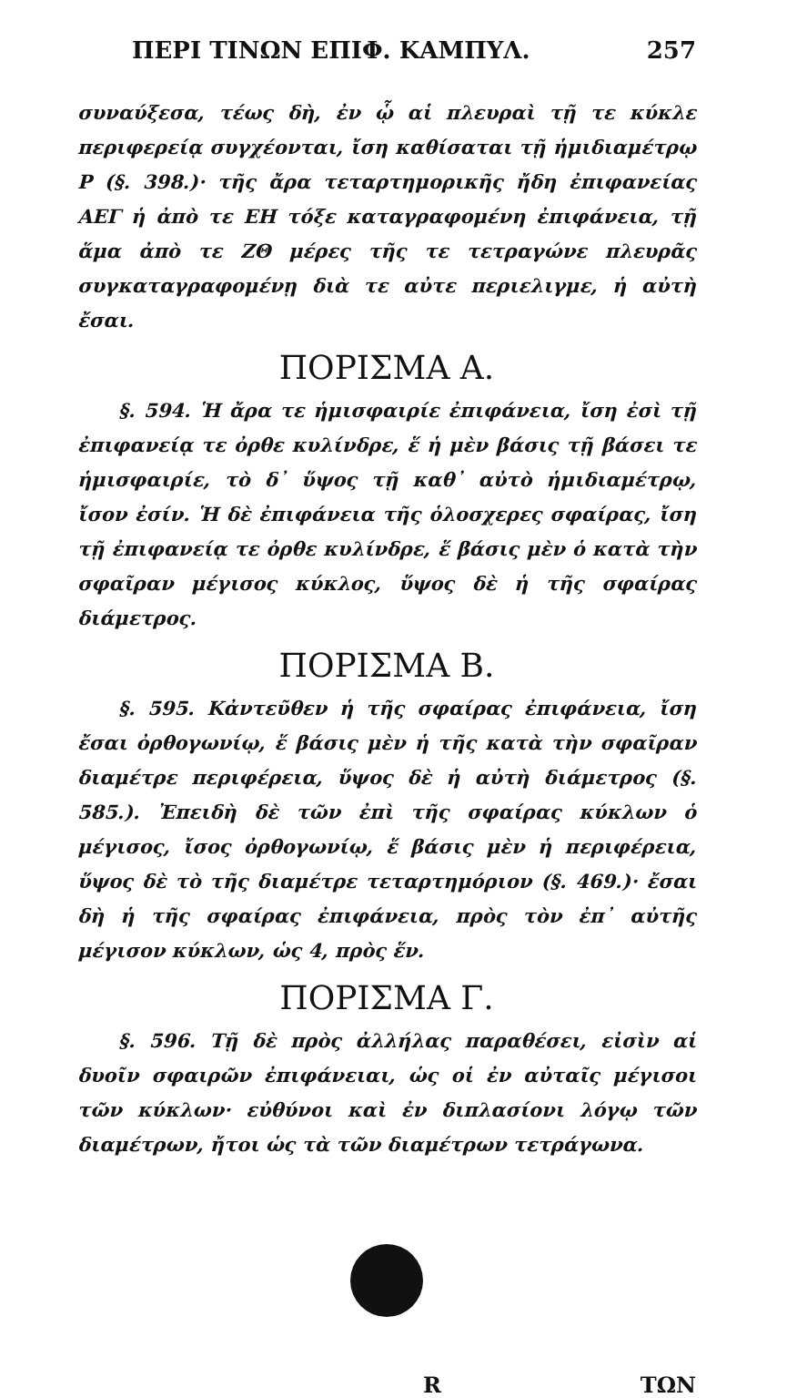ΠΕΡΙ ΤΙΝΩΝ ΕΠΙΦ. ΚΑΜΠΥΛ. 257
συναύξεσα, τέως δὴ, ἐν ᾧ αἱ πλευραὶ τῇ τε κύκλε περιφερείᾳ συγχέονται, ἴση καθίσαται τῇ ἡμιδιαμέτρῳ Ρ (§. 398.)· τῆς ἄρα τεταρτημορικῆς ἤδη ἐπιφανείας ΑΕΓ ἡ ἀπὸ τε ΕΗ τόξε καταγραφομένη ἐπιφάνεια, τῇ ἅμα ἀπὸ τε ΖΘ μέρες τῆς τε τετραγώνε πλευρᾶς συγκαταγραφομένῃ διὰ τε αὐτε περιελιγμε, ἡ αὐτὴ ἔσαι.
ΠΟΡΙΣΜΑ Α.
§. 594. Ἡ ἄρα τε ἡμισφαιρίε ἐπιφάνεια, ἴση ἐσὶ τῇ ἐπιφανείᾳ τε ὀρθε κυλίνδρε, ἕ ἡ μὲν βάσις τῇ βάσει τε ἡμισφαιρίε, τὸ δ᾽ ὕψος τῇ καθ᾽ αὐτὸ ἡμιδιαμέτρῳ, ἴσον ἐσίν. Ἡ δὲ ἐπιφάνεια τῆς ὁλοσχερες σφαίρας, ἴση τῇ ἐπιφανείᾳ τε ὀρθε κυλίνδρε, ἕ βάσις μὲν ὁ κατὰ τὴν σφαῖραν μέγισος κύκλος, ὕψος δὲ ἡ τῆς σφαίρας διάμετρος.
ΠΟΡΙΣΜΑ Β.
§. 595. Κἀντεῦθεν ἡ τῆς σφαίρας ἐπιφάνεια, ἴση ἔσαι ὀρθογωνίῳ, ἕ βάσις μὲν ἡ τῆς κατὰ τὴν σφαῖραν διαμέτρε περιφέρεια, ὕψος δὲ ἡ αὐτὴ διάμετρος (§. 585.). Ἐπειδὴ δὲ τῶν ἐπὶ τῆς σφαίρας κύκλων ὁ μέγισος, ἴσος ὀρθογωνίῳ, ἕ βάσις μὲν ἡ περιφέρεια, ὕψος δὲ τὸ τῆς διαμέτρε τεταρτημόριον (§. 469.)· ἔσαι δὴ ἡ τῆς σφαίρας ἐπιφάνεια, πρὸς τὸν ἐπ᾽ αὐτῆς μέγισον κύκλων, ὡς 4, πρὸς ἕν.
ΠΟΡΙΣΜΑ Γ.
§. 596. Τῇ δὲ πρὸς ἀλλήλας παραθέσει, εἰσὶν αἱ δυοῖν σφαιρῶν ἐπιφάνειαι, ὡς οἱ ἐν αὐταῖς μέγισοι τῶν κύκλων· εὐθύνοι καὶ ἐν διπλασίονι λόγῳ τῶν διαμέτρων, ἤτοι ὡς τὰ τῶν διαμέτρων τετράγωνα.
R ΤΩΝ